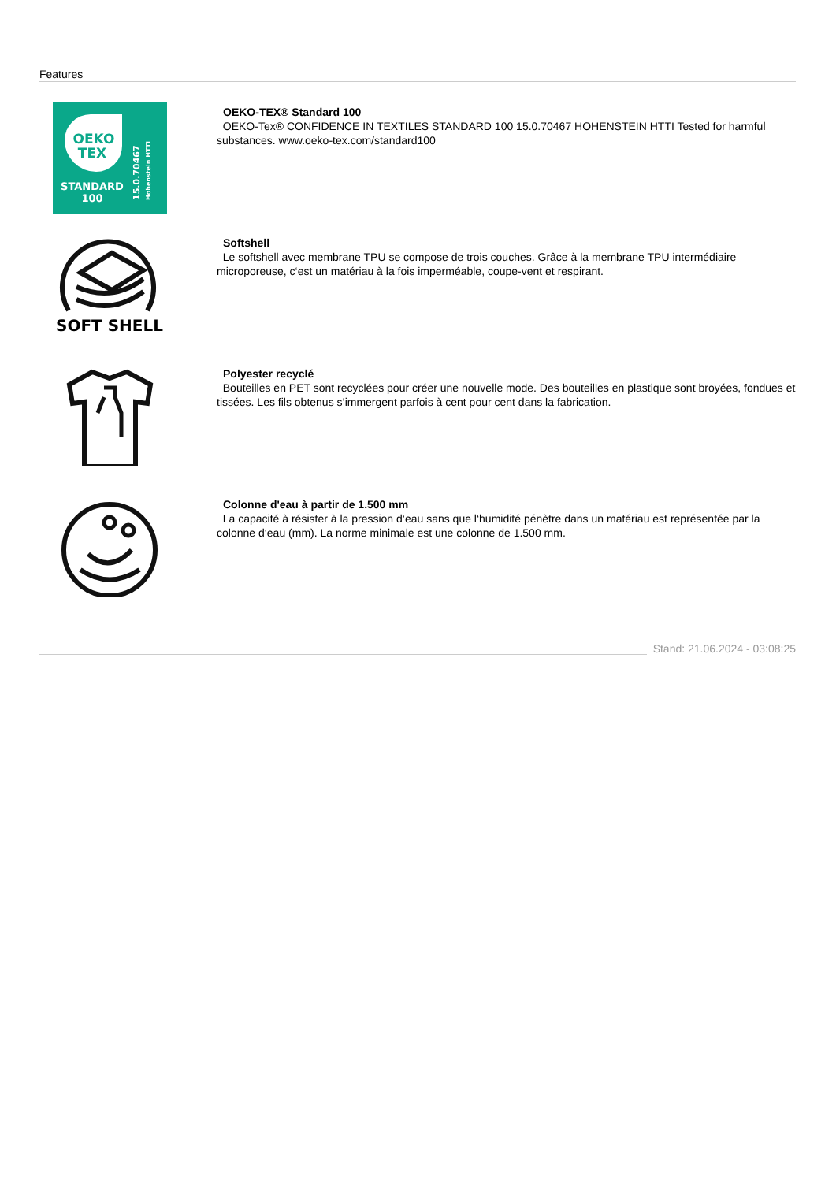Features
OEKO
TEX
STANDARD
100
15.0.70467
Hohenstein HTTI
OEKO-TEX® Standard 100
OEKO-Tex® CONFIDENCE IN TEXTILES STANDARD 100 15.0.70467 HOHENSTEIN HTTI Tested for harmful substances. www.oeko-tex.com/standard100
SOFT SHELL
Softshell
Le softshell avec membrane TPU se compose de trois couches. Grâce à la membrane TPU intermédiaire microporeuse, c‘est un matériau à la fois imperméable, coupe-vent et respirant.
Polyester recyclé
Bouteilles en PET sont recyclées pour créer une nouvelle mode. Des bouteilles en plastique sont broyées, fondues et tissées. Les fils obtenus s’immergent parfois à cent pour cent dans la fabrication.
Colonne d'eau à partir de 1.500 mm
La capacité à résister à la pression d‘eau sans que l‘humidité pénètre dans un matériau est représentée par la colonne d‘eau (mm). La norme minimale est une colonne de 1.500 mm.
Stand: 21.06.2024 - 03:08:25